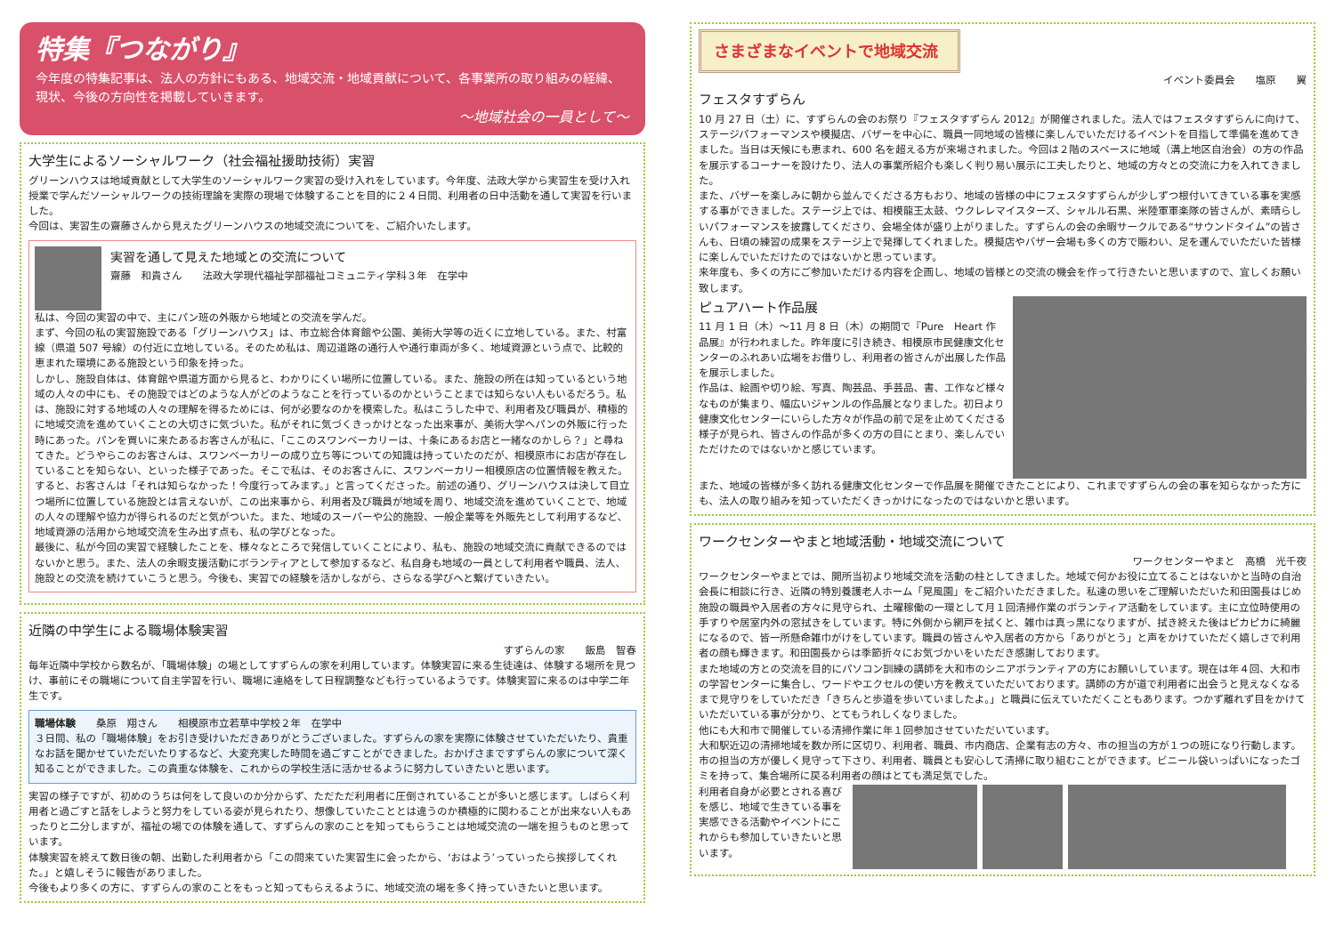特集『つながり』
今年度の特集記事は、法人の方針にもある、地域交流・地域貢献について、各事業所の取り組みの経緯、現状、今後の方向性を掲載していきます。
～地域社会の一員として～
大学生によるソーシャルワーク（社会福祉援助技術）実習
グリーンハウスは地域貢献として大学生のソーシャルワーク実習の受け入れをしています。今年度、法政大学から実習生を受け入れ授業で学んだソーシャルワークの技術理論を実際の現場で体験することを目的に２４日間、利用者の日中活動を通して実習を行いました。
今回は、実習生の齋藤さんから見えたグリーンハウスの地域交流についてを、ご紹介いたします。
実習を通して見えた地域との交流について
齋藤　和貴さん　　法政大学現代福祉学部福祉コミュニティ学科３年　在学中
私は、今回の実習の中で、主にパン班の外販から地域との交流を学んだ。
まず、今回の私の実習施設である「グリーンハウス」は、市立総合体育館や公園、美術大学等の近くに立地している。また、村富線（県道 507 号線）の付近に立地している。そのため私は、周辺道路の通行人や通行車両が多く、地域資源という点で、比較的恵まれた環境にある施設という印象を持った。
しかし、施設自体は、体育館や県道方面から見ると、わかりにくい場所に位置している。また、施設の所在は知っているという地域の人々の中にも、その施設ではどのような人がどのようなことを行っているのかということまでは知らない人もいるだろう。私は、施設に対する地域の人々の理解を得るためには、何が必要なのかを模索した。私はこうした中で、利用者及び職員が、積極的に地域交流を進めていくことの大切さに気づいた。私がそれに気づくきっかけとなった出来事が、美術大学へパンの外販に行った時にあった。パンを買いに来たあるお客さんが私に、「ここのスワンベーカリーは、十条にあるお店と一緒なのかしら？」と尋ねてきた。どうやらこのお客さんは、スワンベーカリーの成り立ち等についての知識は持っていたのだが、相模原市にお店が存在していることを知らない、といった様子であった。そこで私は、そのお客さんに、スワンベーカリー相模原店の位置情報を教えた。すると、お客さんは「それは知らなかった！今度行ってみます。」と言ってくださった。前述の通り、グリーンハウスは決して目立つ場所に位置している施設とは言えないが、この出来事から、利用者及び職員が地域を周り、地域交流を進めていくことで、地域の人々の理解や協力が得られるのだと気がついた。また、地域のスーパーや公的施設、一般企業等を外販先として利用するなど、地域資源の活用から地域交流を生み出す点も、私の学びとなった。
最後に、私が今回の実習で経験したことを、様々なところで発信していくことにより、私も、施設の地域交流に貢献できるのではないかと思う。また、法人の余暇支援活動にボランティアとして参加するなど、私自身も地域の一員として利用者や職員、法人、施設との交流を続けていこうと思う。今後も、実習での経験を活かしながら、さらなる学びへと繋げていきたい。
近隣の中学生による職場体験実習
すずらんの家　　飯島　智春
毎年近隣中学校から数名が、「職場体験」の場としてすずらんの家を利用しています。体験実習に来る生徒達は、体験する場所を見つけ、事前にその職場について自主学習を行い、職場に連絡をして日程調整なども行っているようです。体験実習に来るのは中学二年生です。
職場体験　　桑原　翔さん　　相模原市立若草中学校２年　在学中
３日間、私の「職場体験」をお引き受けいただきありがとうございました。すずらんの家を実際に体験させていただいたり、貴重なお話を聞かせていただいたりするなど、大変充実した時間を過ごすことができました。おかげさまですずらんの家について深く知ることができました。この貴重な体験を、これからの学校生活に活かせるように努力していきたいと思います。
実習の様子ですが、初めのうちは何をして良いのか分からず、ただただ利用者に圧倒されていることが多いと感じます。しばらく利用者と過ごすと話をしようと努力をしている姿が見られたり、想像していたこととは違うのか積極的に関わることが出来ない人もあったりと二分しますが、福祉の場での体験を通して、すずらんの家のことを知ってもらうことは地域交流の一端を担うものと思っています。
体験実習を終えて数日後の朝、出勤した利用者から「この間来ていた実習生に会ったから、‘おはよう’っていったら挨拶してくれた。」と嬉しそうに報告がありました。
今後もより多くの方に、すずらんの家のことをもっと知ってもらえるように、地域交流の場を多く持っていきたいと思います。
さまざまなイベントで地域交流
イベント委員会　　塩原　　翼
フェスタすずらん
10 月 27 日（土）に、すずらんの会のお祭り『フェスタすずらん 2012』が開催されました。法人ではフェスタすずらんに向けて、ステージパフォーマンスや模擬店、バザーを中心に、職員一同地域の皆様に楽しんでいただけるイベントを目指して準備を進めてきました。当日は天候にも恵まれ、600 名を超える方が来場されました。今回は２階のスペースに地域（溝上地区自治会）の方の作品を展示するコーナーを設けたり、法人の事業所紹介も楽しく判り易い展示に工夫したりと、地域の方々との交流に力を入れてきました。
また、バザーを楽しみに朝から並んでくださる方もおり、地域の皆様の中にフェスタすずらんが少しずつ根付いてきている事を実感する事ができました。ステージ上では、相模龍王太鼓、ウクレレマイスターズ、シャルル石黒、米陸軍軍楽隊の皆さんが、素晴らしいパフォーマンスを披露してくださり、会場全体が盛り上がりました。すずらんの会の余暇サークルである“サウンドタイム”の皆さんも、日頃の練習の成果をステージ上で発揮してくれました。模擬店やバザー会場も多くの方で賑わい、足を運んでいただいた皆様に楽しんでいただけたのではないかと思っています。
来年度も、多くの方にご参加いただける内容を企画し、地域の皆様との交流の機会を作って行きたいと思いますので、宜しくお願い致します。
ピュアハート作品展
11 月 1 日（木）～11 月 8 日（木）の期間で『Pure　Heart 作品展』が行われました。昨年度に引き続き、相模原市民健康文化センターのふれあい広場をお借りし、利用者の皆さんが出展した作品を展示しました。
作品は、絵画や切り絵、写真、陶芸品、手芸品、書、工作など様々なものが集まり、幅広いジャンルの作品展となりました。初日より健康文化センターにいらした方々が作品の前で足を止めてくださる様子が見られ、皆さんの作品が多くの方の目にとまり、楽しんでいただけたのではないかと感じています。
また、地域の皆様が多く訪れる健康文化センターで作品展を開催できたことにより、これまですずらんの会の事を知らなかった方にも、法人の取り組みを知っていただくきっかけになったのではないかと思います。
ワークセンターやまと地域活動・地域交流について
ワークセンターやまと　高橋　光千夜
ワークセンターやまとでは、開所当初より地域交流を活動の柱としてきました。地域で何かお役に立てることはないかと当時の自治会長に相談に行き、近隣の特別養護老人ホーム「晃風園」をご紹介いただきました。私達の思いをご理解いただいた和田園長はじめ施設の職員や入居者の方々に見守られ、土曜稼働の一環として月１回清掃作業のボランティア活動をしています。主に立位時使用の手すりや居室内外の窓拭きをしています。特に外側から網戸を拭くと、雑巾は真っ黒になりますが、拭き終えた後はピカピカに綺麗になるので、皆一所懸命雑巾がけをしています。職員の皆さんや入居者の方から「ありがとう」と声をかけていただく嬉しさで利用者の顔も輝きます。和田園長からは季節折々にお気づかいをいただき感謝しております。
また地域の方との交流を目的にパソコン訓練の講師を大和市のシニアボランティアの方にお願いしています。現在は年４回、大和市の学習センターに集合し、ワードやエクセルの使い方を教えていただいております。講師の方が道で利用者に出会うと見えなくなるまで見守りをしていただき「きちんと歩道を歩いていましたよ。」と職員に伝えていただくこともあります。つかず離れず目をかけていただいている事が分かり、とてもうれしくなりました。
他にも大和市で開催している清掃作業に年１回参加させていただいています。
大和駅近辺の清掃地域を数か所に区切り、利用者、職員、市内商店、企業有志の方々、市の担当の方が１つの班になり行動します。市の担当の方が優しく見守って下さり、利用者、職員とも安心して清掃に取り組むことができます。ビニール袋いっぱいになったゴミを持って、集合場所に戻る利用者の顔はとても満足気でした。
利用者自身が必要とされる喜びを感じ、地域で生きている事を実感できる活動やイベントにこれからも参加していきたいと思います。